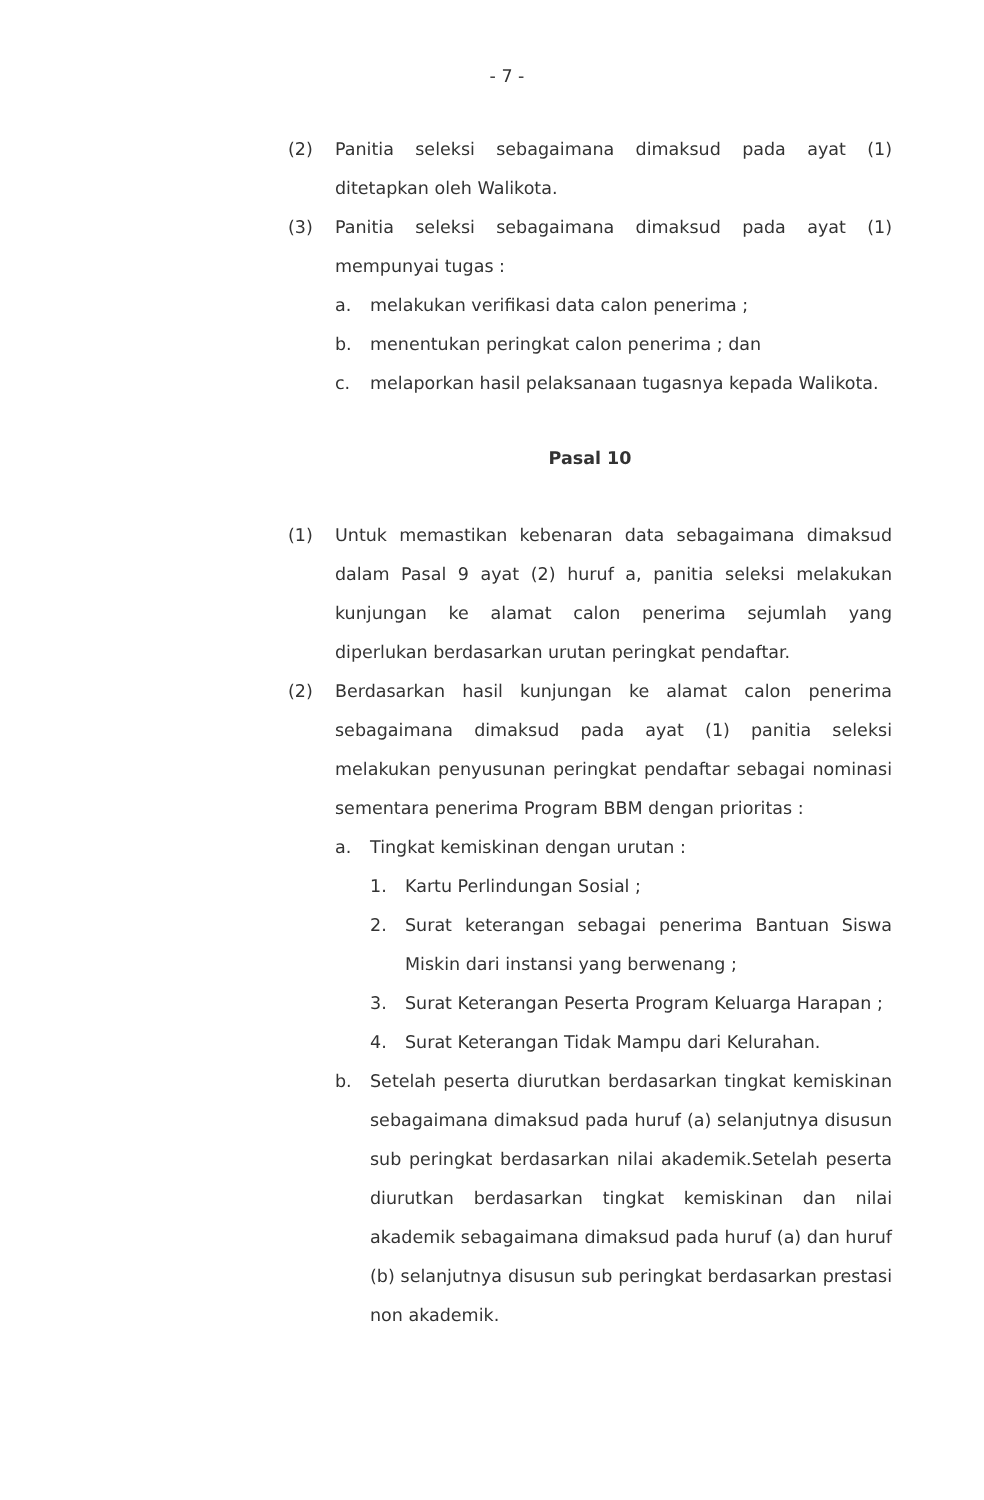- 7 -
(2) Panitia seleksi sebagaimana dimaksud pada ayat (1) ditetapkan oleh Walikota.
(3) Panitia seleksi sebagaimana dimaksud pada ayat (1) mempunyai tugas :
a. melakukan verifikasi data calon penerima ;
b. menentukan peringkat calon penerima ; dan
c. melaporkan hasil pelaksanaan tugasnya kepada Walikota.
Pasal 10
(1) Untuk memastikan kebenaran data sebagaimana dimaksud dalam Pasal 9 ayat (2) huruf a, panitia seleksi melakukan kunjungan ke alamat calon penerima sejumlah yang diperlukan berdasarkan urutan peringkat pendaftar.
(2) Berdasarkan hasil kunjungan ke alamat calon penerima sebagaimana dimaksud pada ayat (1) panitia seleksi melakukan penyusunan peringkat pendaftar sebagai nominasi sementara penerima Program BBM dengan prioritas :
a. Tingkat kemiskinan dengan urutan :
1. Kartu Perlindungan Sosial ;
2. Surat keterangan sebagai penerima Bantuan Siswa Miskin dari instansi yang berwenang ;
3. Surat Keterangan Peserta Program Keluarga Harapan ;
4. Surat Keterangan Tidak Mampu dari Kelurahan.
b. Setelah peserta diurutkan berdasarkan tingkat kemiskinan sebagaimana dimaksud pada huruf (a) selanjutnya disusun sub peringkat berdasarkan nilai akademik.Setelah peserta diurutkan berdasarkan tingkat kemiskinan dan nilai akademik sebagaimana dimaksud pada huruf (a) dan huruf (b) selanjutnya disusun sub peringkat berdasarkan prestasi non akademik.